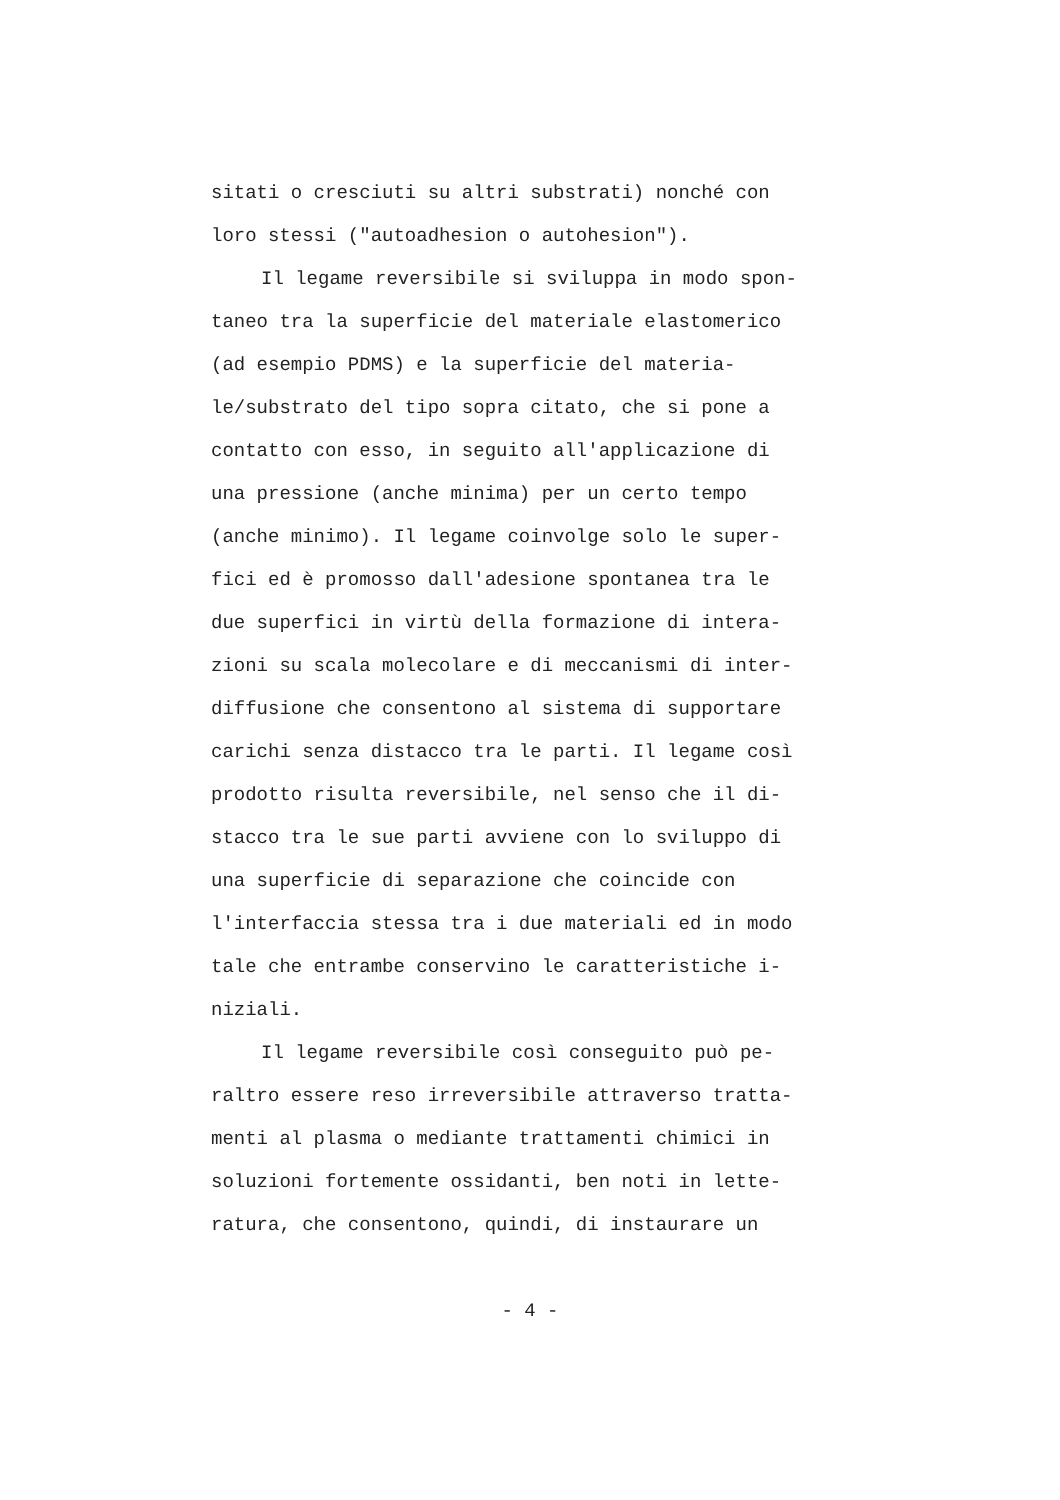sitati o cresciuti su altri substrati) nonché con
loro stessi ("autoadhesion o autohesion").
Il legame reversibile si sviluppa in modo spon-
taneo tra la superficie del materiale elastomerico
(ad esempio PDMS) e la superficie del materia-
le/substrato del tipo sopra citato, che si pone a
contatto con esso, in seguito all'applicazione di
una pressione (anche minima) per un certo tempo
(anche minimo). Il legame coinvolge solo le super-
fici ed è promosso dall'adesione spontanea tra le
due superfici in virtù della formazione di intera-
zioni su scala molecolare e di meccanismi di inter-
diffusione che consentono al sistema di supportare
carichi senza distacco tra le parti. Il legame così
prodotto risulta reversibile, nel senso che il di-
stacco tra le sue parti avviene con lo sviluppo di
una superficie di separazione che coincide con
l'interfaccia stessa tra i due materiali ed in modo
tale che entrambe conservino le caratteristiche i-
niziali.
Il legame reversibile così conseguito può pe-
raltro essere reso irreversibile attraverso tratta-
menti al plasma o mediante trattamenti chimici in
soluzioni fortemente ossidanti, ben noti in lette-
ratura, che consentono, quindi, di instaurare un
- 4 -